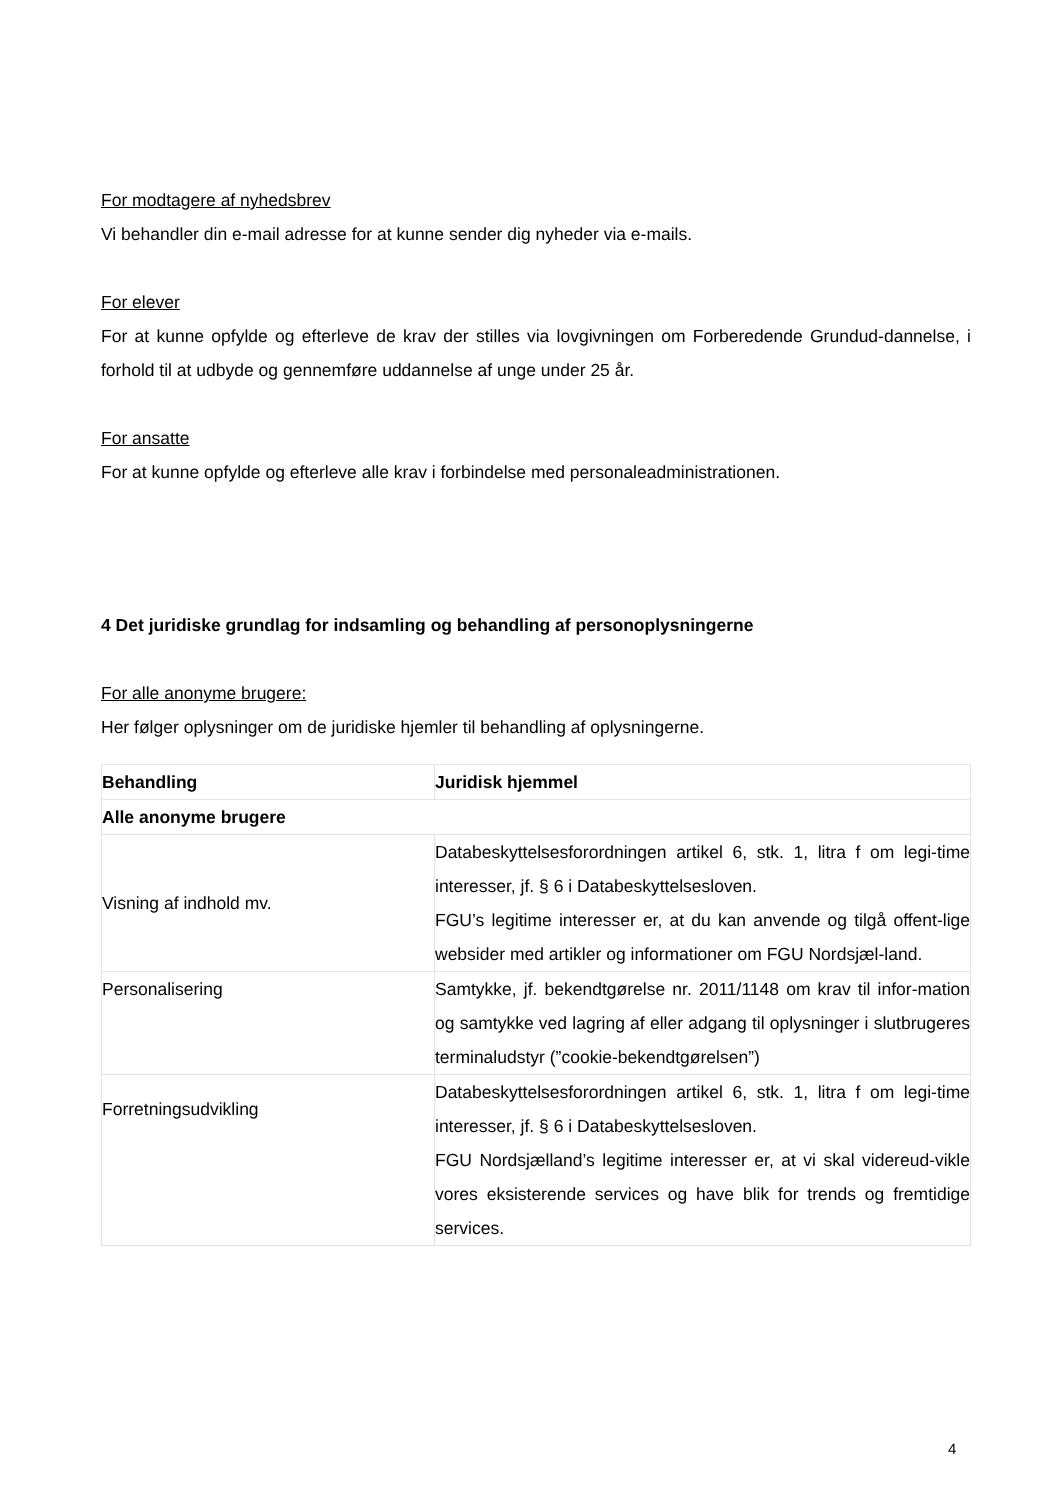For modtagere af nyhedsbrev
Vi behandler din e-mail adresse for at kunne sender dig nyheder via e-mails.
For elever
For at kunne opfylde og efterleve de krav der stilles via lovgivningen om Forberedende Grundud-dannelse, i forhold til at udbyde og gennemføre uddannelse af unge under 25 år.
For ansatte
For at kunne opfylde og efterleve alle krav i forbindelse med personaleadministrationen.
4 Det juridiske grundlag for indsamling og behandling af personoplysningerne
For alle anonyme brugere:
Her følger oplysninger om de juridiske hjemler til behandling af oplysningerne.
| Behandling | Juridisk hjemmel |
| --- | --- |
| Alle anonyme brugere | |
| Visning af indhold mv. | Databeskyttelsesforordningen artikel 6, stk. 1, litra f om legi-time interesser, jf. § 6 i Databeskyttelsesloven. FGU’s legitime interesser er, at du kan anvende og tilgå offent-lige websider med artikler og informationer om FGU Nordsjæl-land. |
| Personalisering | Samtykke, jf. bekendtgørelse nr. 2011/1148 om krav til infor-mation og samtykke ved lagring af eller adgang til oplysninger i slutbrugeres terminaludstyr (”cookie-bekendtgørelsen”) |
| Forretningsudvikling | Databeskyttelsesforordningen artikel 6, stk. 1, litra f om legi-time interesser, jf. § 6 i Databeskyttelsesloven. FGU Nordsjælland’s legitime interesser er, at vi skal videreud-vikle vores eksisterende services og have blik for trends og fremtidige services. |
4